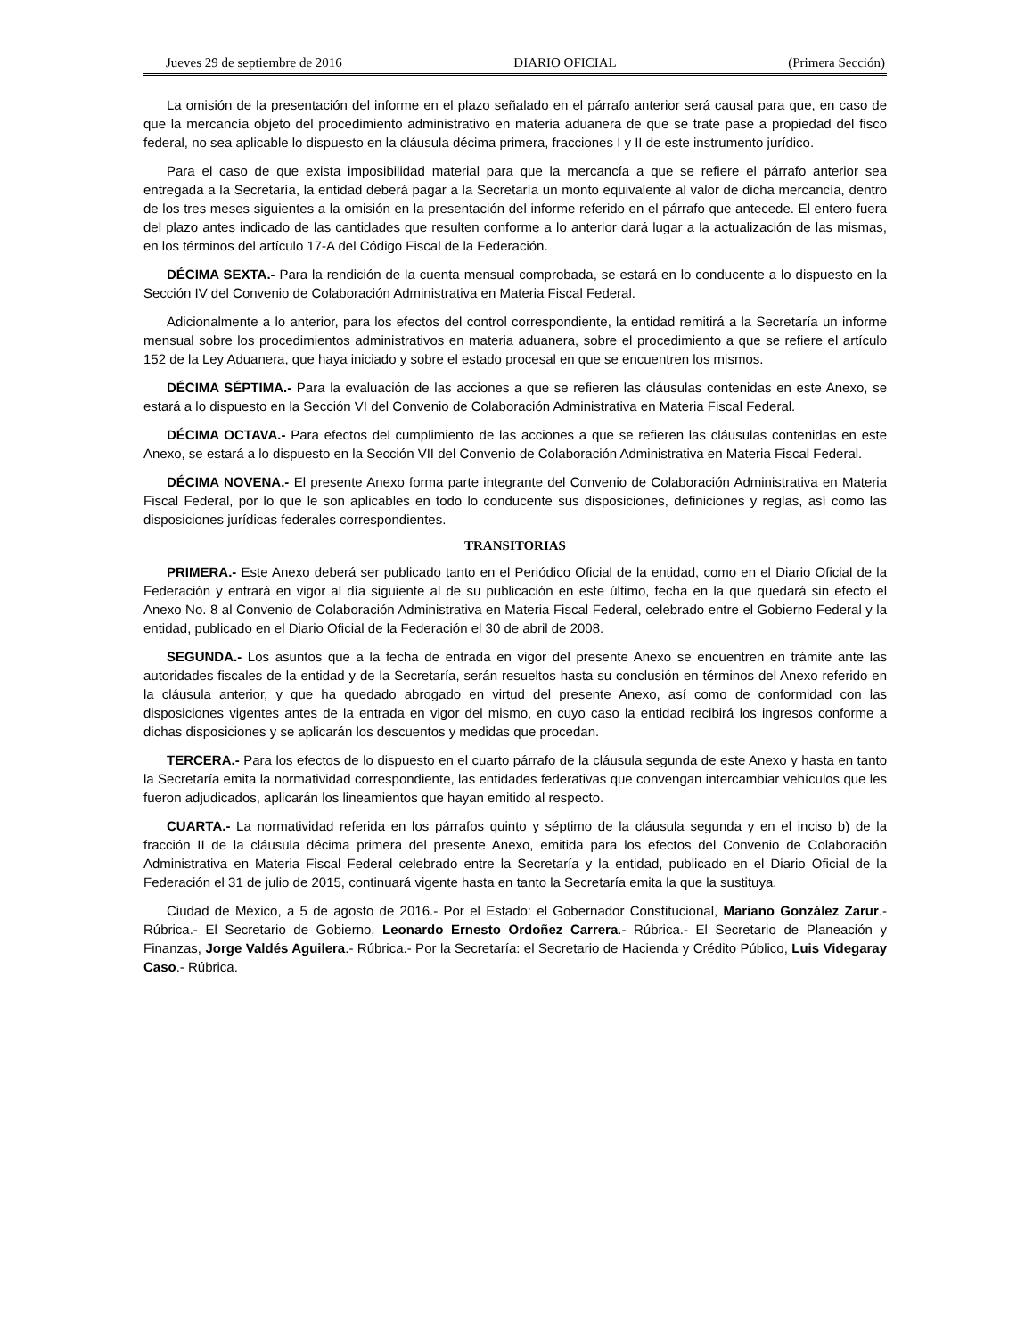Jueves 29 de septiembre de 2016 DIARIO OFICIAL (Primera Sección)
La omisión de la presentación del informe en el plazo señalado en el párrafo anterior será causal para que, en caso de que la mercancía objeto del procedimiento administrativo en materia aduanera de que se trate pase a propiedad del fisco federal, no sea aplicable lo dispuesto en la cláusula décima primera, fracciones I y II de este instrumento jurídico.
Para el caso de que exista imposibilidad material para que la mercancía a que se refiere el párrafo anterior sea entregada a la Secretaría, la entidad deberá pagar a la Secretaría un monto equivalente al valor de dicha mercancía, dentro de los tres meses siguientes a la omisión en la presentación del informe referido en el párrafo que antecede. El entero fuera del plazo antes indicado de las cantidades que resulten conforme a lo anterior dará lugar a la actualización de las mismas, en los términos del artículo 17-A del Código Fiscal de la Federación.
DÉCIMA SEXTA.- Para la rendición de la cuenta mensual comprobada, se estará en lo conducente a lo dispuesto en la Sección IV del Convenio de Colaboración Administrativa en Materia Fiscal Federal.
Adicionalmente a lo anterior, para los efectos del control correspondiente, la entidad remitirá a la Secretaría un informe mensual sobre los procedimientos administrativos en materia aduanera, sobre el procedimiento a que se refiere el artículo 152 de la Ley Aduanera, que haya iniciado y sobre el estado procesal en que se encuentren los mismos.
DÉCIMA SÉPTIMA.- Para la evaluación de las acciones a que se refieren las cláusulas contenidas en este Anexo, se estará a lo dispuesto en la Sección VI del Convenio de Colaboración Administrativa en Materia Fiscal Federal.
DÉCIMA OCTAVA.- Para efectos del cumplimiento de las acciones a que se refieren las cláusulas contenidas en este Anexo, se estará a lo dispuesto en la Sección VII del Convenio de Colaboración Administrativa en Materia Fiscal Federal.
DÉCIMA NOVENA.- El presente Anexo forma parte integrante del Convenio de Colaboración Administrativa en Materia Fiscal Federal, por lo que le son aplicables en todo lo conducente sus disposiciones, definiciones y reglas, así como las disposiciones jurídicas federales correspondientes.
TRANSITORIAS
PRIMERA.- Este Anexo deberá ser publicado tanto en el Periódico Oficial de la entidad, como en el Diario Oficial de la Federación y entrará en vigor al día siguiente al de su publicación en este último, fecha en la que quedará sin efecto el Anexo No. 8 al Convenio de Colaboración Administrativa en Materia Fiscal Federal, celebrado entre el Gobierno Federal y la entidad, publicado en el Diario Oficial de la Federación el 30 de abril de 2008.
SEGUNDA.- Los asuntos que a la fecha de entrada en vigor del presente Anexo se encuentren en trámite ante las autoridades fiscales de la entidad y de la Secretaría, serán resueltos hasta su conclusión en términos del Anexo referido en la cláusula anterior, y que ha quedado abrogado en virtud del presente Anexo, así como de conformidad con las disposiciones vigentes antes de la entrada en vigor del mismo, en cuyo caso la entidad recibirá los ingresos conforme a dichas disposiciones y se aplicarán los descuentos y medidas que procedan.
TERCERA.- Para los efectos de lo dispuesto en el cuarto párrafo de la cláusula segunda de este Anexo y hasta en tanto la Secretaría emita la normatividad correspondiente, las entidades federativas que convengan intercambiar vehículos que les fueron adjudicados, aplicarán los lineamientos que hayan emitido al respecto.
CUARTA.- La normatividad referida en los párrafos quinto y séptimo de la cláusula segunda y en el inciso b) de la fracción II de la cláusula décima primera del presente Anexo, emitida para los efectos del Convenio de Colaboración Administrativa en Materia Fiscal Federal celebrado entre la Secretaría y la entidad, publicado en el Diario Oficial de la Federación el 31 de julio de 2015, continuará vigente hasta en tanto la Secretaría emita la que la sustituya.
Ciudad de México, a 5 de agosto de 2016.- Por el Estado: el Gobernador Constitucional, Mariano González Zarur.- Rúbrica.- El Secretario de Gobierno, Leonardo Ernesto Ordoñez Carrera.- Rúbrica.- El Secretario de Planeación y Finanzas, Jorge Valdés Aguilera.- Rúbrica.- Por la Secretaría: el Secretario de Hacienda y Crédito Público, Luis Videgaray Caso.- Rúbrica.